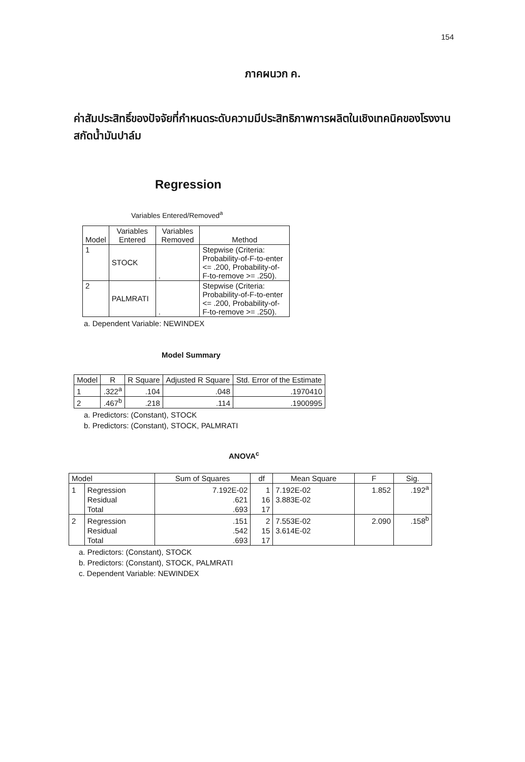154
ภาคผนวก ค.
ค่าสัมประสิทธิ์ของปัจจัยที่กำหนดระดับความมีประสิทธิภาพการผลิตในเชิงเทคนิคของโรงงานสกัดน้ำมันปาล์ม
Regression
Variables Entered/Removed<sup>a</sup>
| Model | Variables Entered | Variables Removed | Method |
| --- | --- | --- | --- |
| 1 | STOCK | . | Stepwise (Criteria: Probability-of-F-to-enter <= .200, Probability-of-F-to-remove >= .250). |
| 2 | PALMRATI | . | Stepwise (Criteria: Probability-of-F-to-enter <= .200, Probability-of-F-to-remove >= .250). |
a. Dependent Variable: NEWINDEX
Model Summary
| Model | R | R Square | Adjusted R Square | Std. Error of the Estimate |
| --- | --- | --- | --- | --- |
| 1 | .322<sup>a</sup> | .104 | .048 | .1970410 |
| 2 | .467<sup>b</sup> | .218 | .114 | .1900995 |
a. Predictors: (Constant), STOCK
b. Predictors: (Constant), STOCK, PALMRATI
ANOVA<sup>c</sup>
| Model | | Sum of Squares | df | Mean Square | F | Sig. |
| --- | --- | --- | --- | --- | --- | --- |
| 1 | Regression | 7.192E-02 | 1 | 7.192E-02 | 1.852 | .192<sup>a</sup> |
| | Residual | .621 | 16 | 3.883E-02 | | |
| | Total | .693 | 17 | | | |
| 2 | Regression | .151 | 2 | 7.553E-02 | 2.090 | .158<sup>b</sup> |
| | Residual | .542 | 15 | 3.614E-02 | | |
| | Total | .693 | 17 | | | |
a. Predictors: (Constant), STOCK
b. Predictors: (Constant), STOCK, PALMRATI
c. Dependent Variable: NEWINDEX